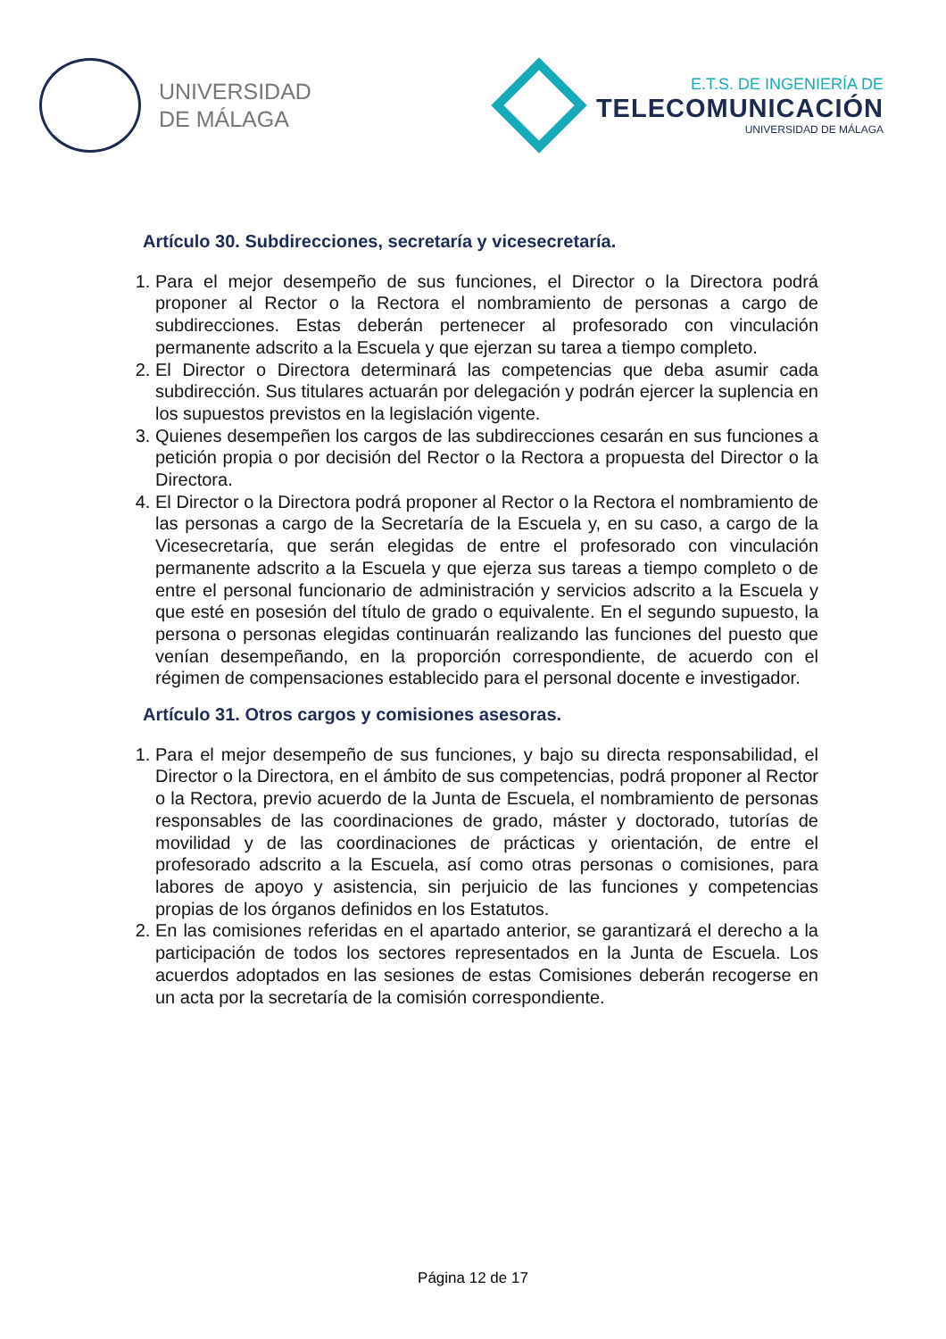UNIVERSIDAD
DE MÁLAGA
E.T.S. DE INGENIERÍA DE
TELECOMUNICACIÓN
UNIVERSIDAD DE MÁLAGA
Artículo 30. Subdirecciones, secretaría y vicesecretaría.
1. Para el mejor desempeño de sus funciones, el Director o la Directora podrá proponer al Rector o la Rectora el nombramiento de personas a cargo de subdirecciones. Estas deberán pertenecer al profesorado con vinculación permanente adscrito a la Escuela y que ejerzan su tarea a tiempo completo.
2. El Director o Directora determinará las competencias que deba asumir cada subdirección. Sus titulares actuarán por delegación y podrán ejercer la suplencia en los supuestos previstos en la legislación vigente.
3. Quienes desempeñen los cargos de las subdirecciones cesarán en sus funciones a petición propia o por decisión del Rector o la Rectora a propuesta del Director o la Directora.
4. El Director o la Directora podrá proponer al Rector o la Rectora el nombramiento de las personas a cargo de la Secretaría de la Escuela y, en su caso, a cargo de la Vicesecretaría, que serán elegidas de entre el profesorado con vinculación permanente adscrito a la Escuela y que ejerza sus tareas a tiempo completo o de entre el personal funcionario de administración y servicios adscrito a la Escuela y que esté en posesión del título de grado o equivalente. En el segundo supuesto, la persona o personas elegidas continuarán realizando las funciones del puesto que venían desempeñando, en la proporción correspondiente, de acuerdo con el régimen de compensaciones establecido para el personal docente e investigador.
Artículo 31. Otros cargos y comisiones asesoras.
1. Para el mejor desempeño de sus funciones, y bajo su directa responsabilidad, el Director o la Directora, en el ámbito de sus competencias, podrá proponer al Rector o la Rectora, previo acuerdo de la Junta de Escuela, el nombramiento de personas responsables de las coordinaciones de grado, máster y doctorado, tutorías de movilidad y de las coordinaciones de prácticas y orientación, de entre el profesorado adscrito a la Escuela, así como otras personas o comisiones, para labores de apoyo y asistencia, sin perjuicio de las funciones y competencias propias de los órganos definidos en los Estatutos.
2. En las comisiones referidas en el apartado anterior, se garantizará el derecho a la participación de todos los sectores representados en la Junta de Escuela. Los acuerdos adoptados en las sesiones de estas Comisiones deberán recogerse en un acta por la secretaría de la comisión correspondiente.
Página 12 de 17